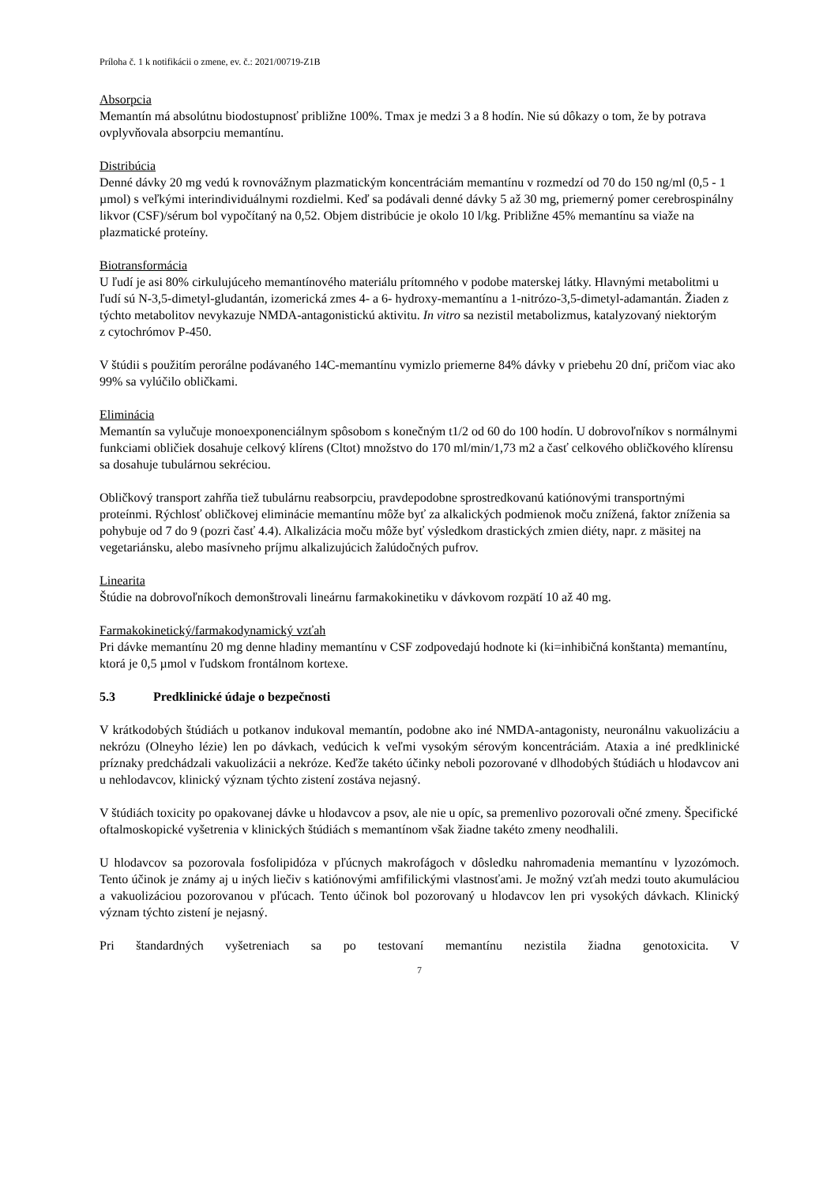Príloha č. 1 k notifikácii o zmene, ev. č.: 2021/00719-Z1B
Absorpcia
Memantín má absolútnu biodostupnosť približne 100%. Tmax je medzi 3 a 8 hodín. Nie sú dôkazy o tom, že by potrava ovplyvňovala absorpciu memantínu.
Distribúcia
Denné dávky 20 mg vedú k rovnovážnym plazmatickým koncentráciám memantínu v rozmedzí od 70 do 150 ng/ml (0,5 - 1 µmol) s veľkými interindividuálnymi rozdielmi. Keď sa podávali denné dávky 5 až 30 mg, priemerný pomer cerebrospinálny likvor (CSF)/sérum bol vypočítaný na 0,52. Objem distribúcie je okolo 10 l/kg. Približne 45% memantínu sa viaže na plazmatické proteíny.
Biotransformácia
U ľudí je asi 80% cirkulujúceho memantínového materiálu prítomného v podobe materskej látky. Hlavnými metabolitmi u ľudí sú N-3,5-dimetyl-gludantán, izomerická zmes 4- a 6- hydroxy-memantínu a 1-nitrózo-3,5-dimetyl-adamantán. Žiaden z týchto metabolitov nevykazuje NMDA-antagonistickú aktivitu. In vitro sa nezistil metabolizmus, katalyzovaný niektorým
z cytochrómov P-450.
V štúdii s použitím perorálne podávaného 14C-memantínu vymizlo priemerne 84% dávky v priebehu 20 dní, pričom viac ako 99% sa vylúčilo obličkami.
Eliminácia
Memantín sa vylučuje monoexponenciálnym spôsobom s konečným t1/2 od 60 do 100 hodín. U dobrovoľníkov s normálnymi funkciami obličiek dosahuje celkový klírens (Cltot) množstvo do 170 ml/min/1,73 m2 a časť celkového obličkového klírensu sa dosahuje tubulárnou sekréciou.
Obličkový transport zahŕňa tiež tubulárnu reabsorpciu, pravdepodobne sprostredkovanú katiónovými transportnými proteínmi. Rýchlosť obličkovej eliminácie memantínu môže byť za alkalických podmienok moču znížená, faktor zníženia sa pohybuje od 7 do 9 (pozri časť 4.4). Alkalizácia moču môže byť výsledkom drastických zmien diéty, napr. z mäsitej na vegetariánsku, alebo masívneho príjmu alkalizujúcich žalúdočných pufrov.
Linearita
Štúdie na dobrovoľníkoch demonštrovali lineárnu farmakokinetiku v dávkovom rozpätí 10 až 40 mg.
Farmakokinetický/farmakodynamický vzťah
Pri dávke memantínu 20 mg denne hladiny memantínu v CSF zodpovedajú hodnote ki (ki=inhibičná konštanta) memantínu, ktorá je 0,5 µmol v ľudskom frontálnom kortexe.
5.3 Predklinické údaje o bezpečnosti
V krátkodobých štúdiách u potkanov indukoval memantín, podobne ako iné NMDA-antagonisty, neuronálnu vakuolizáciu a nekrózu (Olneyho lézie) len po dávkach, vedúcich k veľmi vysokým sérovým koncentráciám. Ataxia a iné predklinické príznaky predchádzali vakuolizácii a nekróze. Keďže takéto účinky neboli pozorované v dlhodobých štúdiách u hlodavcov ani u nehlodavcov, klinický význam týchto zistení zostáva nejasný.
V štúdiách toxicity po opakovanej dávke u hlodavcov a psov, ale nie u opíc, sa premenlivo pozorovali očné zmeny. Špecifické oftalmoskopické vyšetrenia v klinických štúdiách s memantínom však žiadne takéto zmeny neodhalili.
U hlodavcov sa pozorovala fosfolipidóza v pľúcnych makrofágoch v dôsledku nahromadenia memantínu v lyzozómoch. Tento účinok je známy aj u iných liečiv s katiónovými amfifilickými vlastnosťami. Je možný vzťah medzi touto akumuláciou a vakuolizáciou pozorovanou v pľúcach. Tento účinok bol pozorovaný u hlodavcov len pri vysokých dávkach. Klinický význam týchto zistení je nejasný.
Pri štandardných vyšetreniach sa po testovaní memantínu nezistila žiadna genotoxicita. V
7